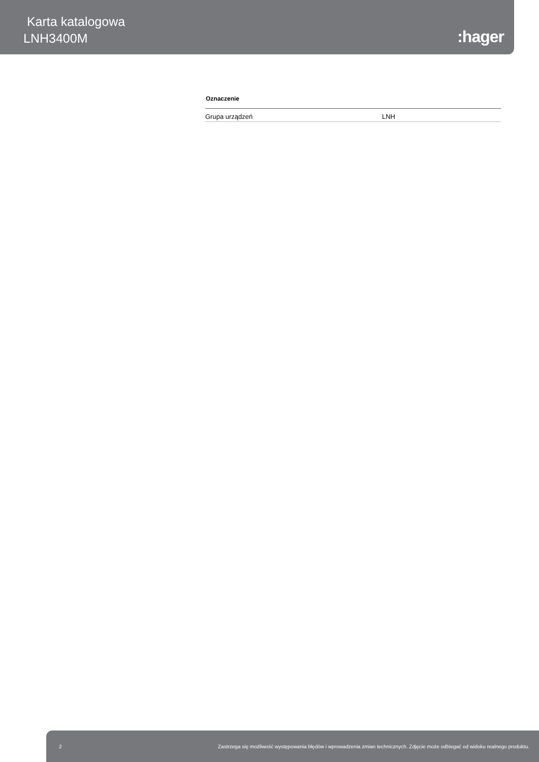Karta katalogowa
LNH3400M
:hager
Oznaczenie
| Grupa urządzeń | LNH |
2 Zastrzega się możliwość występowania błędów i wprowadzenia zmian technicznych. Zdjęcie może odbiegać od widoku realnego produktu.